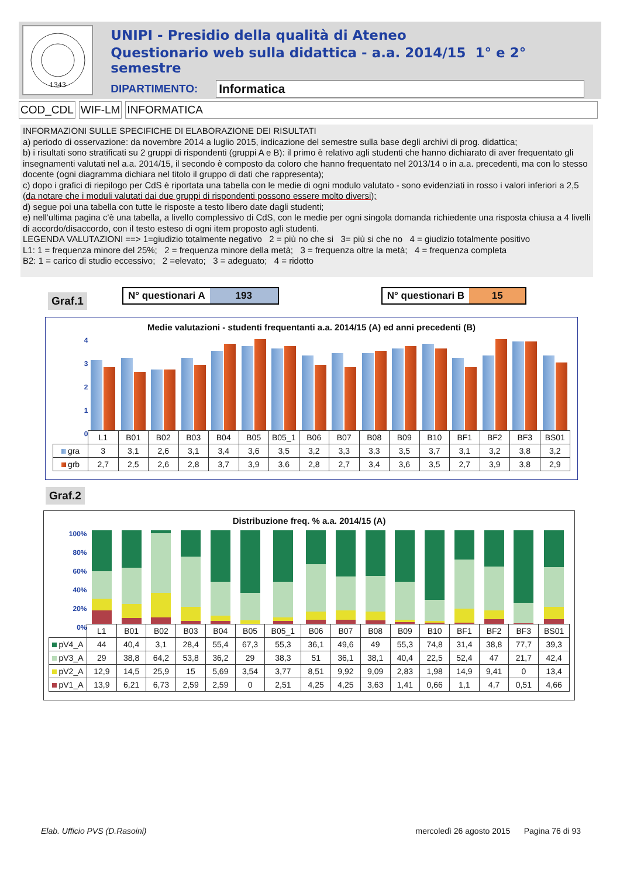1343
UNIPI - Presidio della qualità di Ateneo
Questionario web sulla didattica - a.a. 2014/15 1° e 2° semestre
DIPARTIMENTO: Informatica
COD_CDL WIF-LM INFORMATICA
INFORMAZIONI SULLE SPECIFICHE DI ELABORAZIONE DEI RISULTATI
a) periodo di osservazione: da novembre 2014 a luglio 2015, indicazione del semestre sulla base degli archivi di prog. didattica;
b) i risultati sono stratificati su 2 gruppi di rispondenti (gruppi A e B): il primo è relativo agli studenti che hanno dichiarato di aver frequentato gli insegnamenti valutati nel a.a. 2014/15, il secondo è composto da coloro che hanno frequentato nel 2013/14 o in a.a. precedenti, ma con lo stesso docente (ogni diagramma dichiara nel titolo il gruppo di dati che rappresenta);
c) dopo i grafici di riepilogo per CdS è riportata una tabella con le medie di ogni modulo valutato - sono evidenziati in rosso i valori inferiori a 2,5 (da notare che i moduli valutati dai due gruppi di rispondenti possono essere molto diversi);
d) segue poi una tabella con tutte le risposte a testo libero date dagli studenti;
e) nell'ultima pagina c'è una tabella, a livello complessivo di CdS, con le medie per ogni singola domanda richiedente una risposta chiusa a 4 livelli di accordo/disaccordo, con il testo esteso di ogni item proposto agli studenti.
LEGENDA VALUTAZIONI ==> 1=giudizio totalmente negativo 2 = più no che si 3= più si che no 4 = giudizio totalmente positivo
L1: 1 = frequenza minore del 25%; 2 = frequenza minore della metà; 3 = frequenza oltre la metà; 4 = frequenza completa
B2: 1 = carico di studio eccessivo; 2 =elevato; 3 = adeguato; 4 = ridotto
Graf.1
N° questionari A 193 N° questionari B 15
Medie valutazioni - studenti frequentanti a.a. 2014/15 (A) ed anni precedenti (B)
| 4 3 2 1 0 | | | | | | | | | | | | | | | | |
| | L1 | B01 | B02 | B03 | B04 | B05 | B05_1 | B06 | B07 | B08 | B09 | B10 | BF1 | BF2 | BF3 | BS01 |
| gra | 3 | 3,1 | 2,6 | 3,1 | 3,4 | 3,6 | 3,5 | 3,2 | 3,3 | 3,3 | 3,5 | 3,7 | 3,1 | 3,2 | 3,8 | 3,2 |
| grb | 2,7 | 2,5 | 2,6 | 2,8 | 3,7 | 3,9 | 3,6 | 2,8 | 2,7 | 3,4 | 3,6 | 3,5 | 2,7 | 3,9 | 3,8 | 2,9 |
Graf.2
Distribuzione freq. % a.a. 2014/15 (A)
| 100% 80% 60% 40% 20% 0% | | | | | | | | | | | | | | | | |
| | L1 | B01 | B02 | B03 | B04 | B05 | B05_1 | B06 | B07 | B08 | B09 | B10 | BF1 | BF2 | BF3 | BS01 |
| pV4_A | 44 | 40,4 | 3,1 | 28,4 | 55,4 | 67,3 | 55,3 | 36,1 | 49,6 | 49 | 55,3 | 74,8 | 31,4 | 38,8 | 77,7 | 39,3 |
| pV3_A | 29 | 38,8 | 64,2 | 53,8 | 36,2 | 29 | 38,3 | 51 | 36,1 | 38,1 | 40,4 | 22,5 | 52,4 | 47 | 21,7 | 42,4 |
| pV2_A | 12,9 | 14,5 | 25,9 | 15 | 5,69 | 3,54 | 3,77 | 8,51 | 9,92 | 9,09 | 2,83 | 1,98 | 14,9 | 9,41 | 0 | 13,4 |
| pV1_A | 13,9 | 6,21 | 6,73 | 2,59 | 2,59 | 0 | 2,51 | 4,25 | 4,25 | 3,63 | 1,41 | 0,66 | 1,1 | 4,7 | 0,51 | 4,66 |
Elab. Ufficio PVS (D.Rasoini) mercoledì 26 agosto 2015 Pagina 76 di 93